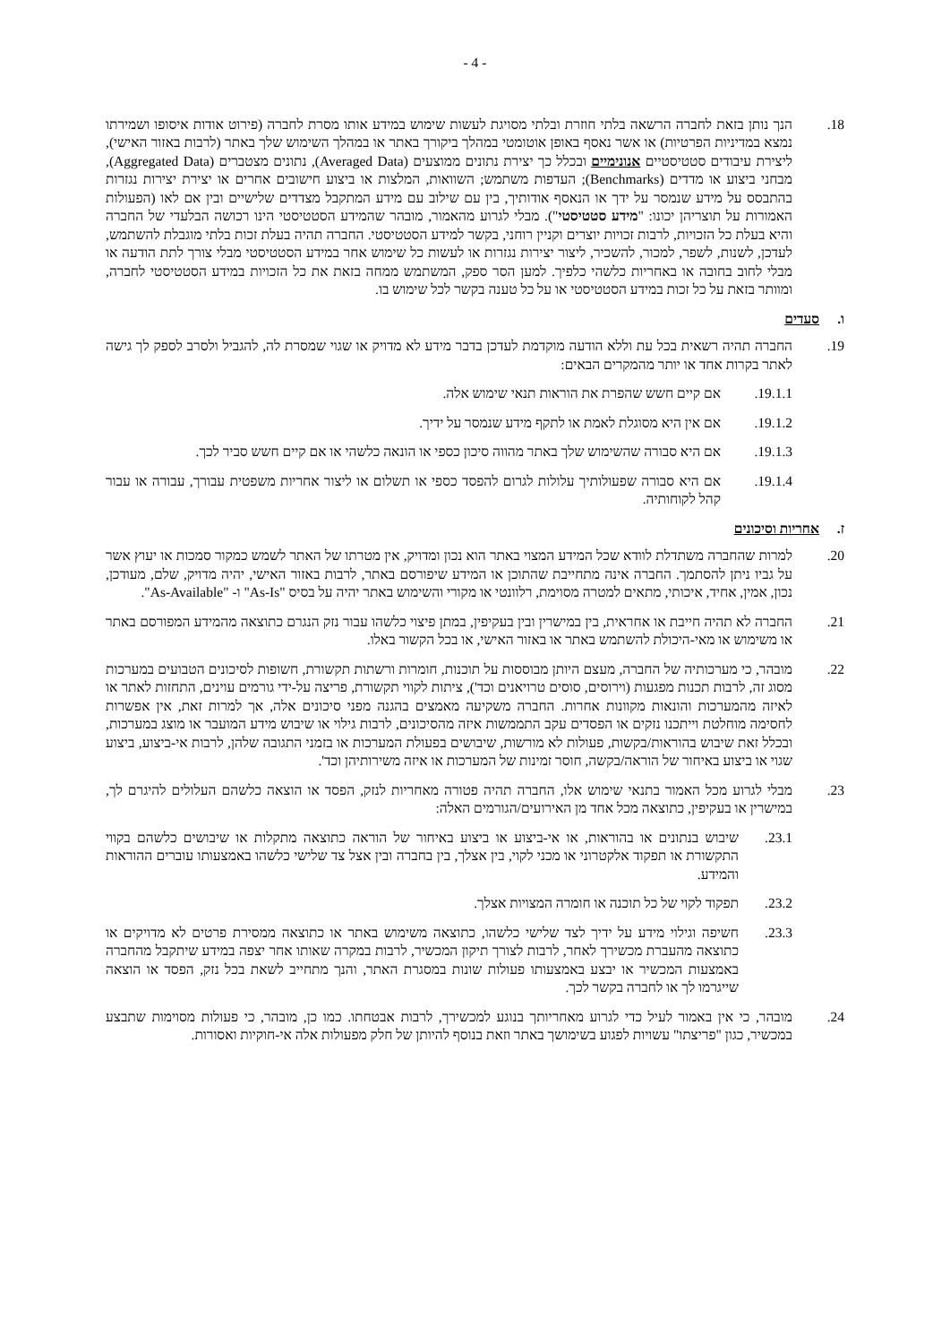- 4 -
18. הנך נותן בזאת לחברה הרשאה בלתי חוזרת ובלתי מסויגת לעשות שימוש במידע אותו מסרת לחברה (פירוט אודות איסופו ושמירתו נמצא במדיניות הפרטיות) או אשר נאסף באופן אוטומטי במהלך ביקורך באתר או במהלך השימוש שלך באתר (לרבות באזור האישי), ליצירת עיבודים סטטיסטיים אנונימיים ובכלל כך יצירת נתונים ממוצעים (Averaged Data), נתונים מצטברים (Aggregated Data), מבחני ביצוע או מדדים (Benchmarks); העדפות משתמש; השוואות, המלצות או ביצוע חישובים אחרים או יצירת יצירות נגזרות בהתבסס על מידע שנמסר על ידך או הנאסף אודותיך, בין עם שילוב עם מידע המתקבל מצדדים שלישיים ובין אם לאו (הפעולות האמורות על תוצריהן יכונו: "מידע סטטיסטי"). מבלי לגרוע מהאמור, מובהר שהמידע הסטטיסטי הינו רכושה הבלעדי של החברה והיא בעלת כל הזכויות, לרבות זכויות יוצרים וקניין רוחני, בקשר למידע הסטטיסטי. החברה תהיה בעלת זכות בלתי מוגבלת להשתמש, לעדכן, לשנות, לשפר, למכור, להשכיר, ליצור יצירות נגזרות או לעשות כל שימוש אחר במידע הסטטיסטי מבלי צורך לתת הודעה או מבלי לחוב בחובה או באחריות כלשהי כלפיך. למען הסר ספק, המשתמש ממחה בזאת את כל הזכויות במידע הסטטיסטי לחברה, ומוותר בזאת על כל זכות במידע הסטטיסטי או על כל טענה בקשר לכל שימוש בו.
ו. סעדים
19. החברה תהיה רשאית בכל עת וללא הודעה מוקדמת לעדכן בדבר מידע לא מדויק או שגוי שמסרת לה, להגביל ולסרב לספק לך גישה לאתר בקרות אחד או יותר מהמקרים הבאים:
19.1.1. אם קיים חשש שהפרת את הוראות תנאי שימוש אלה.
19.1.2. אם אין היא מסוגלת לאמת או לתקף מידע שנמסר על ידיך.
19.1.3. אם היא סבורה שהשימוש שלך באתר מהווה סיכון כספי או הונאה כלשהי או אם קיים חשש סביר לכך.
19.1.4. אם היא סבורה שפעולותיך עלולות לגרום להפסד כספי או תשלום או ליצור אחריות משפטית עבורך, עבורה או עבור קהל לקוחותיה.
ז. אחריות וסיכונים
20. למרות שהחברה משתדלת לוודא שכל המידע המצוי באתר הוא נכון ומדויק, אין מטרתו של האתר לשמש כמקור סמכות או יעוץ אשר על גביו ניתן להסתמך. החברה אינה מתחייבת שהתוכן או המידע שיפורסם באתר, לרבות באזור האישי, יהיה מדויק, שלם, מעודכן, נכון, אמין, אחיד, איכותי, מתאים למטרה מסוימת, רלוונטי או מקורי והשימוש באתר יהיה על בסיס "As-Is" ו- "As-Available".
21. החברה לא תהיה חייבת או אחראית, בין במישרין ובין בעקיפין, במתן פיצוי כלשהו עבור נזק הנגרם כתוצאה מהמידע המפורסם באתר או משימוש או מאי-היכולת להשתמש באתר או באזור האישי, או בכל הקשור באלו.
22. מובהר, כי מערכותיה של החברה, מעצם היותן מבוססות על תוכנות, חומרות ורשתות תקשורת, חשופות לסיכונים הטבועים במערכות מסוג זה, לרבות תכנות מפגעות (וירוסים, סוסים טרויאנים וכד'), ציתות לקווי תקשורת, פריצה על-ידי גורמים עוינים, התחזות לאתר או לאיזה מהמערכות והונאות מקוונות אחרות. החברה משקיעה מאמצים בהגנה מפני סיכונים אלה, אך למרות זאת, אין אפשרות לחסימה מוחלטת וייתכנו נזקים או הפסדים עקב התממשות איזה מהסיכונים, לרבות גילוי או שיבוש מידע המועבר או מוצג במערכות, ובכלל זאת שיבוש בהוראות/בקשות, פעולות לא מורשות, שיבושים בפעולת המערכות או בזמני התגובה שלהן, לרבות אי-ביצוע, ביצוע שגוי או ביצוע באיחור של הוראה/בקשה, חוסר זמינות של המערכות או איזה משירותיהן וכד'.
23. מבלי לגרוע מכל האמור בתנאי שימוש אלו, החברה תהיה פטורה מאחריות לנזק, הפסד או הוצאה כלשהם העלולים להיגרם לך, במישרין או בעקיפין, כתוצאה מכל אחד מן האירועים/הגורמים האלה:
23.1. שיבוש בנתונים או בהוראות, או אי-ביצוע או ביצוע באיחור של הוראה כתוצאה מתקלות או שיבושים כלשהם בקווי התקשורת או תפקוד אלקטרוני או מכני לקוי, בין אצלך, בין בחברה ובין אצל צד שלישי כלשהו באמצעותו עוברים ההוראות והמידע.
23.2. תפקוד לקוי של כל תוכנה או חומרה המצויות אצלך.
23.3. חשיפה וגילוי מידע על ידיך לצד שלישי כלשהו, כתוצאה משימוש באתר או כתוצאה ממסירת פרטים לא מדויקים או כתוצאה מהעברת מכשירך לאחר, לרבות לצורך תיקון המכשיר, לרבות במקרה שאותו אחר יצפה במידע שיתקבל מהחברה באמצעות המכשיר או יבצע באמצעותו פעולות שונות במסגרת האתר, והנך מתחייב לשאת בכל נזק, הפסד או הוצאה שייגרמו לך או לחברה בקשר לכך.
24. מובהר, כי אין באמור לעיל כדי לגרוע מאחריותך בנוגע למכשירך, לרבות אבטחתו. כמו כן, מובהר, כי פעולות מסוימות שתבצע במכשיר, כגון "פריצתו" עשויות לפגוע בשימושך באתר וזאת בנוסף להיותן של חלק מפעולות אלה אי-חוקיות ואסורות.